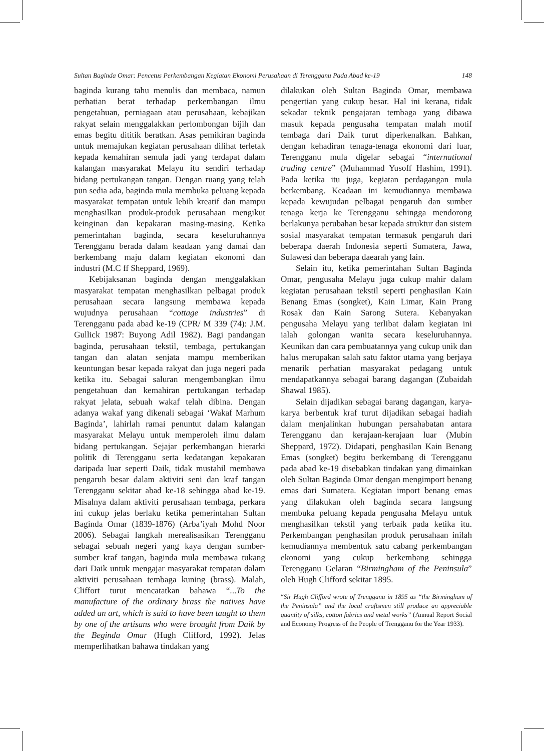Sultan Baginda Omar: Pencetus Perkembangan Kegiatan Ekonomi Perusahaan di Terengganu Pada Abad ke-19 148
baginda kurang tahu menulis dan membaca, namun perhatian berat terhadap perkembangan ilmu pengetahuan, perniagaan atau perusahaan, kebajikan rakyat selain menggalakkan perlombongan bijih dan emas begitu dititik beratkan. Asas pemikiran baginda untuk memajukan kegiatan perusahaan dilihat terletak kepada kemahiran semula jadi yang terdapat dalam kalangan masyarakat Melayu itu sendiri terhadap bidang pertukangan tangan. Dengan ruang yang telah pun sedia ada, baginda mula membuka peluang kepada masyarakat tempatan untuk lebih kreatif dan mampu menghasilkan produk-produk perusahaan mengikut keinginan dan kepakaran masing-masing. Ketika pemerintahan baginda, secara keseluruhannya Terengganu berada dalam keadaan yang damai dan berkembang maju dalam kegiatan ekonomi dan industri (M.C ff Sheppard, 1969).
Kebijaksanan baginda dengan menggalakkan masyarakat tempatan menghasilkan pelbagai produk perusahaan secara langsung membawa kepada wujudnya perusahaan “cottage industries” di Terengganu pada abad ke-19 (CPR/ M 339 (74): J.M. Gullick 1987: Buyong Adil 1982). Bagi pandangan baginda, perusahaan tekstil, tembaga, pertukangan tangan dan alatan senjata mampu memberikan keuntungan besar kepada rakyat dan juga negeri pada ketika itu. Sebagai saluran mengembangkan ilmu pengetahuan dan kemahiran pertukangan terhadap rakyat jelata, sebuah wakaf telah dibina. Dengan adanya wakaf yang dikenali sebagai ‘Wakaf Marhum Baginda’, lahirlah ramai penuntut dalam kalangan masyarakat Melayu untuk memperoleh ilmu dalam bidang pertukangan. Sejajar perkembangan hierarki politik di Terengganu serta kedatangan kepakaran daripada luar seperti Daik, tidak mustahil membawa pengaruh besar dalam aktiviti seni dan kraf tangan Terengganu sekitar abad ke-18 sehingga abad ke-19. Misalnya dalam aktiviti perusahaan tembaga, perkara ini cukup jelas berlaku ketika pemerintahan Sultan Baginda Omar (1839-1876) (Arba’iyah Mohd Noor 2006). Sebagai langkah merealisasikan Terengganu sebagai sebuah negeri yang kaya dengan sumber-sumber kraf tangan, baginda mula membawa tukang dari Daik untuk mengajar masyarakat tempatan dalam aktiviti perusahaan tembaga kuning (brass). Malah, Cliffort turut mencatatkan bahawa “...To the manufacture of the ordinary brass the natives have added an art, which is said to have been taught to them by one of the artisans who were brought from Daik by the Beginda Omar (Hugh Clifford, 1992). Jelas memperlihatkan bahawa tindakan yang
dilakukan oleh Sultan Baginda Omar, membawa pengertian yang cukup besar. Hal ini kerana, tidak sekadar teknik pengajaran tembaga yang dibawa masuk kepada pengusaha tempatan malah motif tembaga dari Daik turut diperkenalkan. Bahkan, dengan kehadiran tenaga-tenaga ekonomi dari luar, Terengganu mula digelar sebagai “international trading centre” (Muhammad Yusoff Hashim, 1991). Pada ketika itu juga, kegiatan perdagangan mula berkembang. Keadaan ini kemudiannya membawa kepada kewujudan pelbagai pengaruh dan sumber tenaga kerja ke Terengganu sehingga mendorong berlakunya perubahan besar kepada struktur dan sistem sosial masyarakat tempatan termasuk pengaruh dari beberapa daerah Indonesia seperti Sumatera, Jawa, Sulawesi dan beberapa daearah yang lain.
Selain itu, ketika pemerintahan Sultan Baginda Omar, pengusaha Melayu juga cukup mahir dalam kegiatan perusahaan tekstil seperti penghasilan Kain Benang Emas (songket), Kain Limar, Kain Prang Rosak dan Kain Sarong Sutera. Kebanyakan pengusaha Melayu yang terlibat dalam kegiatan ini ialah golongan wanita secara keseluruhannya. Keunikan dan cara pembuatannya yang cukup unik dan halus merupakan salah satu faktor utama yang berjaya menarik perhatian masyarakat pedagang untuk mendapatkannya sebagai barang dagangan (Zubaidah Shawal 1985).
Selain dijadikan sebagai barang dagangan, karya-karya berbentuk kraf turut dijadikan sebagai hadiah dalam menjalinkan hubungan persahabatan antara Terengganu dan kerajaan-kerajaan luar (Mubin Sheppard, 1972). Didapati, penghasilan Kain Benang Emas (songket) begitu berkembang di Terengganu pada abad ke-19 disebabkan tindakan yang dimainkan oleh Sultan Baginda Omar dengan mengimport benang emas dari Sumatera. Kegiatan import benang emas yang dilakukan oleh baginda secara langsung membuka peluang kepada pengusaha Melayu untuk menghasilkan tekstil yang terbaik pada ketika itu. Perkembangan penghasilan produk perusahaan inilah kemudiannya membentuk satu cabang perkembangan ekonomi yang cukup berkembang sehingga Terengganu Gelaran “Birmingham of the Peninsula” oleh Hugh Clifford sekitar 1895.
“Sir Hugh Clifford wrote of Trengganu in 1895 as “the Birmingham of the Peninsula” and the local craftsmen still produce an appreciable quantity of silks, cotton fabrics and metal works” (Annual Report Social and Economy Progress of the People of Trengganu for the Year 1933).